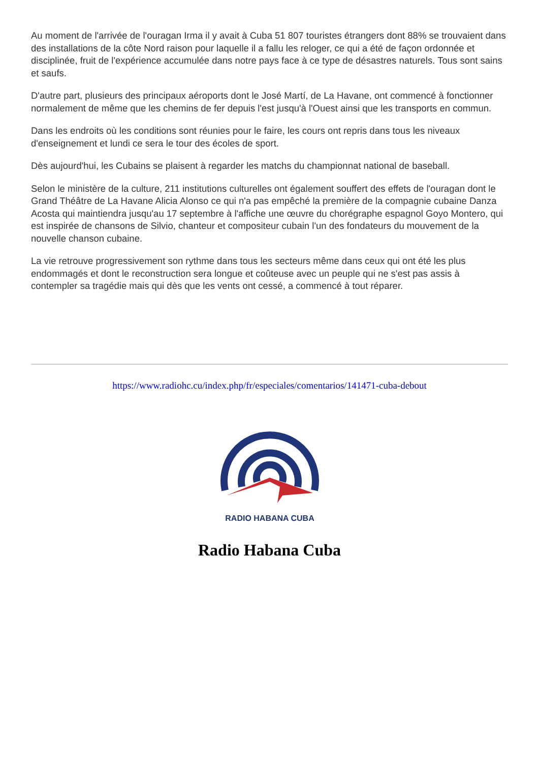Au moment de l'arrivée de l'ouragan Irma il y avait à Cuba 51 807 touristes étrangers dont 88% se trouvaient dans des installations de la côte Nord raison pour laquelle il a fallu les reloger, ce qui a été de façon ordonnée et disciplinée, fruit de l'expérience accumulée dans notre pays face à ce type de désastres naturels. Tous sont sains et saufs.
D'autre part, plusieurs des principaux aéroports dont le José Martí, de La Havane, ont commencé à fonctionner normalement de même que les chemins de fer depuis l'est jusqu'à l'Ouest ainsi que les transports en commun.
Dans les endroits où les conditions sont réunies pour le faire, les cours ont repris dans tous les niveaux d'enseignement et lundi ce sera le tour des écoles de sport.
Dès aujourd'hui, les Cubains se plaisent à regarder les matchs du championnat national de baseball.
Selon le ministère de la culture, 211 institutions culturelles ont également souffert des effets de l'ouragan dont le Grand Théâtre de La Havane Alicia Alonso ce qui n'a pas empêché la première de la compagnie cubaine Danza Acosta qui maintiendra jusqu'au 17 septembre à l'affiche une œuvre du chorégraphe espagnol Goyo Montero, qui est inspirée de chansons de Silvio, chanteur et compositeur cubain l'un des fondateurs du mouvement de la nouvelle chanson cubaine.
La vie retrouve progressivement son rythme dans tous les secteurs même dans ceux qui ont été les plus endommagés et dont le reconstruction sera longue et coûteuse avec un peuple qui ne s'est pas assis à contempler sa tragédie mais qui dès que les vents ont cessé, a commencé à tout réparer.
https://www.radiohc.cu/index.php/fr/especiales/comentarios/141471-cuba-debout
RADIO HABANA CUBA
Radio Habana Cuba